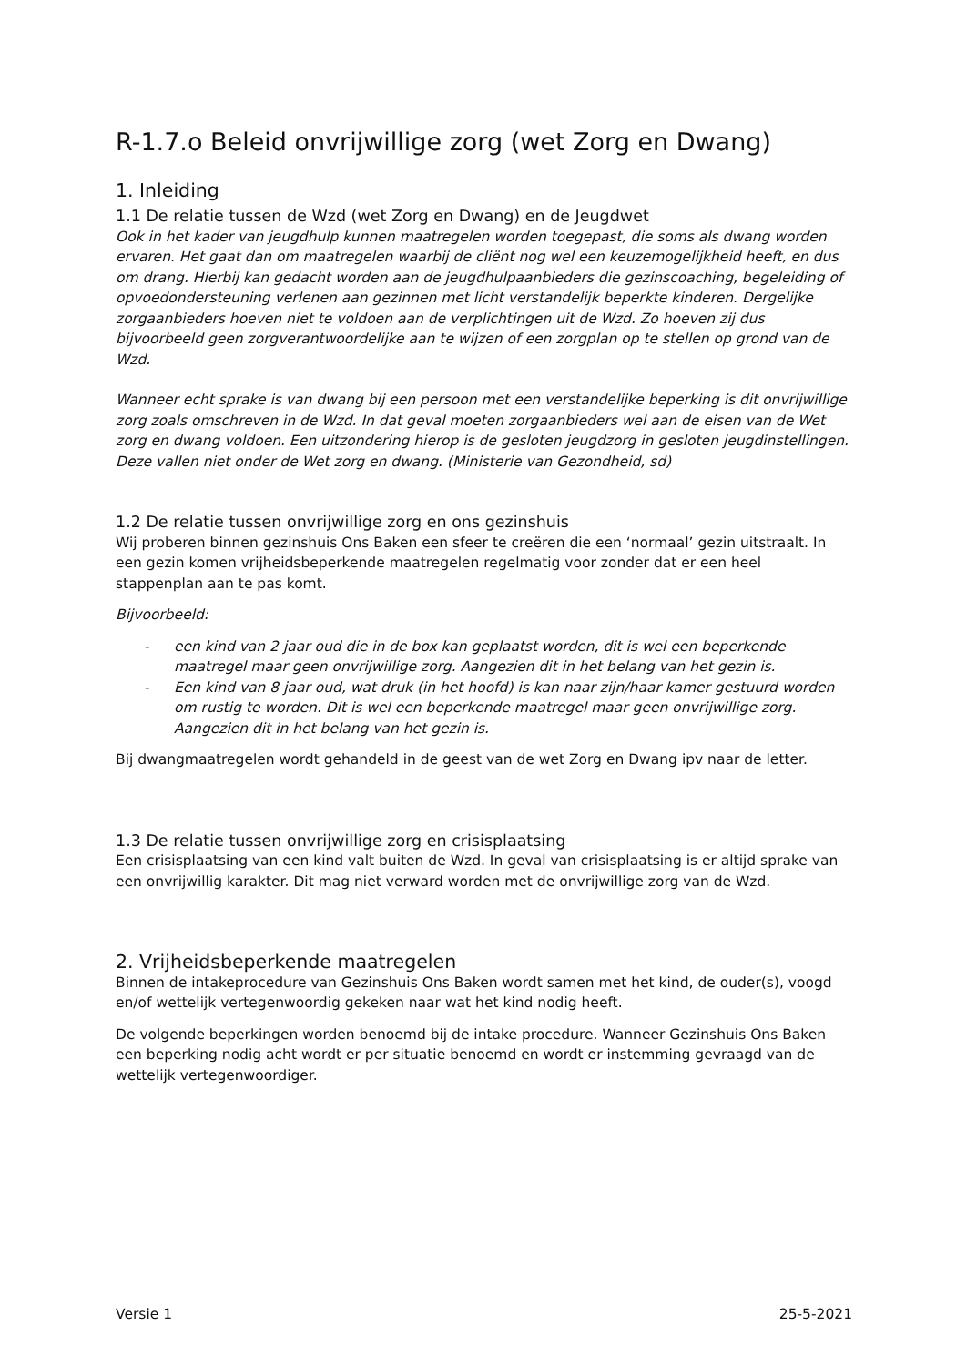R-1.7.o Beleid onvrijwillige zorg (wet Zorg en Dwang)
1. Inleiding
1.1 De relatie tussen de Wzd (wet Zorg en Dwang) en de Jeugdwet
Ook in het kader van jeugdhulp kunnen maatregelen worden toegepast, die soms als dwang worden ervaren. Het gaat dan om maatregelen waarbij de cliënt nog wel een keuzemogelijkheid heeft, en dus om drang. Hierbij kan gedacht worden aan de jeugdhulpaanbieders die gezinscoaching, begeleiding of opvoedondersteuning verlenen aan gezinnen met licht verstandelijk beperkte kinderen. Dergelijke zorgaanbieders hoeven niet te voldoen aan de verplichtingen uit de Wzd. Zo hoeven zij dus bijvoorbeeld geen zorgverantwoordelijke aan te wijzen of een zorgplan op te stellen op grond van de Wzd.
Wanneer echt sprake is van dwang bij een persoon met een verstandelijke beperking is dit onvrijwillige zorg zoals omschreven in de Wzd. In dat geval moeten zorgaanbieders wel aan de eisen van de Wet zorg en dwang voldoen. Een uitzondering hierop is de gesloten jeugdzorg in gesloten jeugdinstellingen. Deze vallen niet onder de Wet zorg en dwang. (Ministerie van Gezondheid, sd)
1.2 De relatie tussen onvrijwillige zorg en ons gezinshuis
Wij proberen binnen gezinshuis Ons Baken een sfeer te creëren die een ‘normaal’ gezin uitstraalt. In een gezin komen vrijheidsbeperkende maatregelen regelmatig voor zonder dat er een heel stappenplan aan te pas komt.
Bijvoorbeeld:
- een kind van 2 jaar oud die in de box kan geplaatst worden, dit is wel een beperkende maatregel maar geen onvrijwillige zorg. Aangezien dit in het belang van het gezin is.
- Een kind van 8 jaar oud, wat druk (in het hoofd) is kan naar zijn/haar kamer gestuurd worden om rustig te worden. Dit is wel een beperkende maatregel maar geen onvrijwillige zorg. Aangezien dit in het belang van het gezin is.
Bij dwangmaatregelen wordt gehandeld in de geest van de wet Zorg en Dwang ipv naar de letter.
1.3 De relatie tussen onvrijwillige zorg en crisisplaatsing
Een crisisplaatsing van een kind valt buiten de Wzd. In geval van crisisplaatsing is er altijd sprake van een onvrijwillig karakter. Dit mag niet verward worden met de onvrijwillige zorg van de Wzd.
2. Vrijheidsbeperkende maatregelen
Binnen de intakeprocedure van Gezinshuis Ons Baken wordt samen met het kind, de ouder(s), voogd en/of wettelijk vertegenwoordig gekeken naar wat het kind nodig heeft.
De volgende beperkingen worden benoemd bij de intake procedure. Wanneer Gezinshuis Ons Baken een beperking nodig acht wordt er per situatie benoemd en wordt er instemming gevraagd van de wettelijk vertegenwoordiger.
Versie 1 25-5-2021